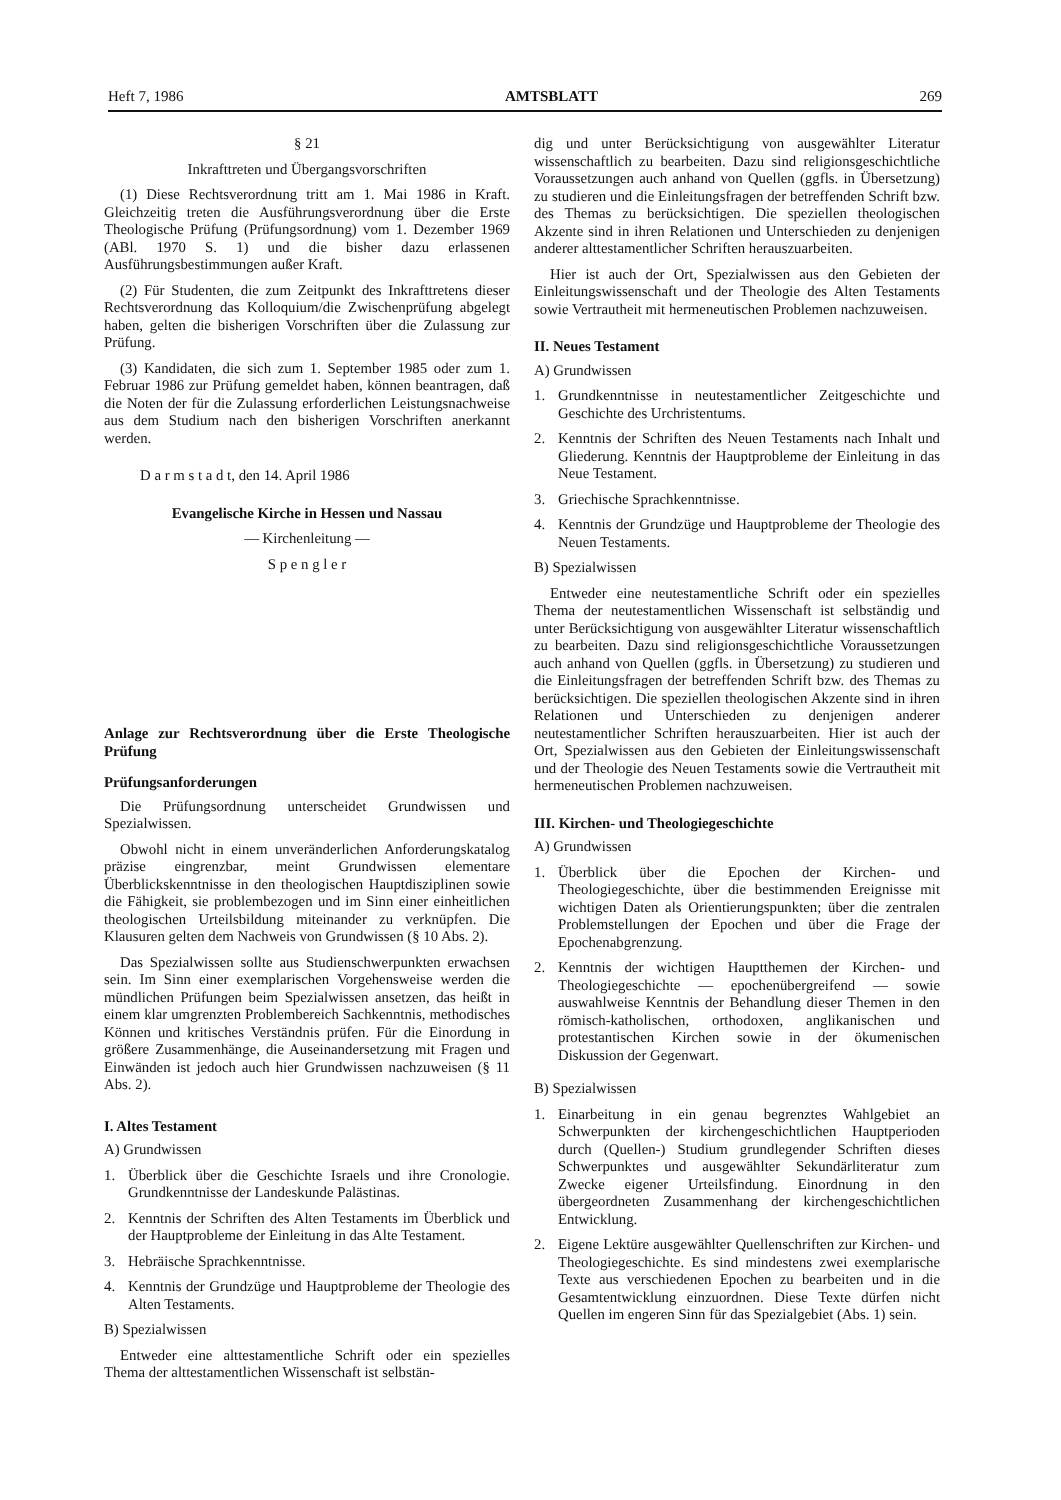Heft 7, 1986 AMTSBLATT 269
§ 21
Inkrafttreten und Übergangsvorschriften
(1) Diese Rechtsverordnung tritt am 1. Mai 1986 in Kraft. Gleichzeitig treten die Ausführungsverordnung über die Erste Theologische Prüfung (Prüfungsordnung) vom 1. Dezember 1969 (ABl. 1970 S. 1) und die bisher dazu erlassenen Ausführungsbestimmungen außer Kraft.
(2) Für Studenten, die zum Zeitpunkt des Inkrafttretens dieser Rechtsverordnung das Kolloquium/die Zwischenprüfung abgelegt haben, gelten die bisherigen Vorschriften über die Zulassung zur Prüfung.
(3) Kandidaten, die sich zum 1. September 1985 oder zum 1. Februar 1986 zur Prüfung gemeldet haben, können beantragen, daß die Noten der für die Zulassung erforderlichen Leistungsnachweise aus dem Studium nach den bisherigen Vorschriften anerkannt werden.
D a r m s t a d t, den 14. April 1986
Evangelische Kirche in Hessen und Nassau
— Kirchenleitung —
S p e n g l e r
Anlage zur Rechtsverordnung über die Erste Theologische Prüfung
Prüfungsanforderungen
Die Prüfungsordnung unterscheidet Grundwissen und Spezialwissen.
Obwohl nicht in einem unveränderlichen Anforderungskatalog präzise eingrenzbar, meint Grundwissen elementare Überblickskenntnisse in den theologischen Hauptdisziplinen sowie die Fähigkeit, sie problembezogen und im Sinn einer einheitlichen theologischen Urteilsbildung miteinander zu verknüpfen. Die Klausuren gelten dem Nachweis von Grundwissen (§ 10 Abs. 2).
Das Spezialwissen sollte aus Studienschwerpunkten erwachsen sein. Im Sinn einer exemplarischen Vorgehensweise werden die mündlichen Prüfungen beim Spezialwissen ansetzen, das heißt in einem klar umgrenzten Problembereich Sachkenntnis, methodisches Können und kritisches Verständnis prüfen. Für die Einordung in größere Zusammenhänge, die Auseinandersetzung mit Fragen und Einwänden ist jedoch auch hier Grundwissen nachzuweisen (§ 11 Abs. 2).
I. Altes Testament
A) Grundwissen
1. Überblick über die Geschichte Israels und ihre Cronologie. Grundkenntnisse der Landeskunde Palästinas.
2. Kenntnis der Schriften des Alten Testaments im Überblick und der Hauptprobleme der Einleitung in das Alte Testament.
3. Hebräische Sprachkenntnisse.
4. Kenntnis der Grundzüge und Hauptprobleme der Theologie des Alten Testaments.
B) Spezialwissen
Entweder eine alttestamentliche Schrift oder ein spezielles Thema der alttestamentlichen Wissenschaft ist selbstän-
dig und unter Berücksichtigung von ausgewählter Literatur wissenschaftlich zu bearbeiten. Dazu sind religionsgeschichtliche Voraussetzungen auch anhand von Quellen (ggfls. in Übersetzung) zu studieren und die Einleitungsfragen der betreffenden Schrift bzw. des Themas zu berücksichtigen. Die speziellen theologischen Akzente sind in ihren Relationen und Unterschieden zu denjenigen anderer alttestamentlicher Schriften herauszuarbeiten.
Hier ist auch der Ort, Spezialwissen aus den Gebieten der Einleitungswissenschaft und der Theologie des Alten Testaments sowie Vertrautheit mit hermeneutischen Problemen nachzuweisen.
II. Neues Testament
A) Grundwissen
1. Grundkenntnisse in neutestamentlicher Zeitgeschichte und Geschichte des Urchristentums.
2. Kenntnis der Schriften des Neuen Testaments nach Inhalt und Gliederung. Kenntnis der Hauptprobleme der Einleitung in das Neue Testament.
3. Griechische Sprachkenntnisse.
4. Kenntnis der Grundzüge und Hauptprobleme der Theologie des Neuen Testaments.
B) Spezialwissen
Entweder eine neutestamentliche Schrift oder ein spezielles Thema der neutestamentlichen Wissenschaft ist selbständig und unter Berücksichtigung von ausgewählter Literatur wissenschaftlich zu bearbeiten. Dazu sind religionsgeschichtliche Voraussetzungen auch anhand von Quellen (ggfls. in Übersetzung) zu studieren und die Einleitungsfragen der betreffenden Schrift bzw. des Themas zu berücksichtigen. Die speziellen theologischen Akzente sind in ihren Relationen und Unterschieden zu denjenigen anderer neutestamentlicher Schriften herauszuarbeiten. Hier ist auch der Ort, Spezialwissen aus den Gebieten der Einleitungswissenschaft und der Theologie des Neuen Testaments sowie die Vertrautheit mit hermeneutischen Problemen nachzuweisen.
III. Kirchen- und Theologiegeschichte
A) Grundwissen
1. Überblick über die Epochen der Kirchen- und Theologiegeschichte, über die bestimmenden Ereignisse mit wichtigen Daten als Orientierungspunkten; über die zentralen Problemstellungen der Epochen und über die Frage der Epochenabgrenzung.
2. Kenntnis der wichtigen Hauptthemen der Kirchen- und Theologiegeschichte — epochenübergreifend — sowie auswahlweise Kenntnis der Behandlung dieser Themen in den römisch-katholischen, orthodoxen, anglikanischen und protestantischen Kirchen sowie in der ökumenischen Diskussion der Gegenwart.
B) Spezialwissen
1. Einarbeitung in ein genau begrenztes Wahlgebiet an Schwerpunkten der kirchengeschichtlichen Hauptperioden durch (Quellen-) Studium grundlegender Schriften dieses Schwerpunktes und ausgewählter Sekundärliteratur zum Zwecke eigener Urteilsfindung. Einordnung in den übergeordneten Zusammenhang der kirchengeschichtlichen Entwicklung.
2. Eigene Lektüre ausgewählter Quellenschriften zur Kirchen- und Theologiegeschichte. Es sind mindestens zwei exemplarische Texte aus verschiedenen Epochen zu bearbeiten und in die Gesamtentwicklung einzuordnen. Diese Texte dürfen nicht Quellen im engeren Sinn für das Spezialgebiet (Abs. 1) sein.